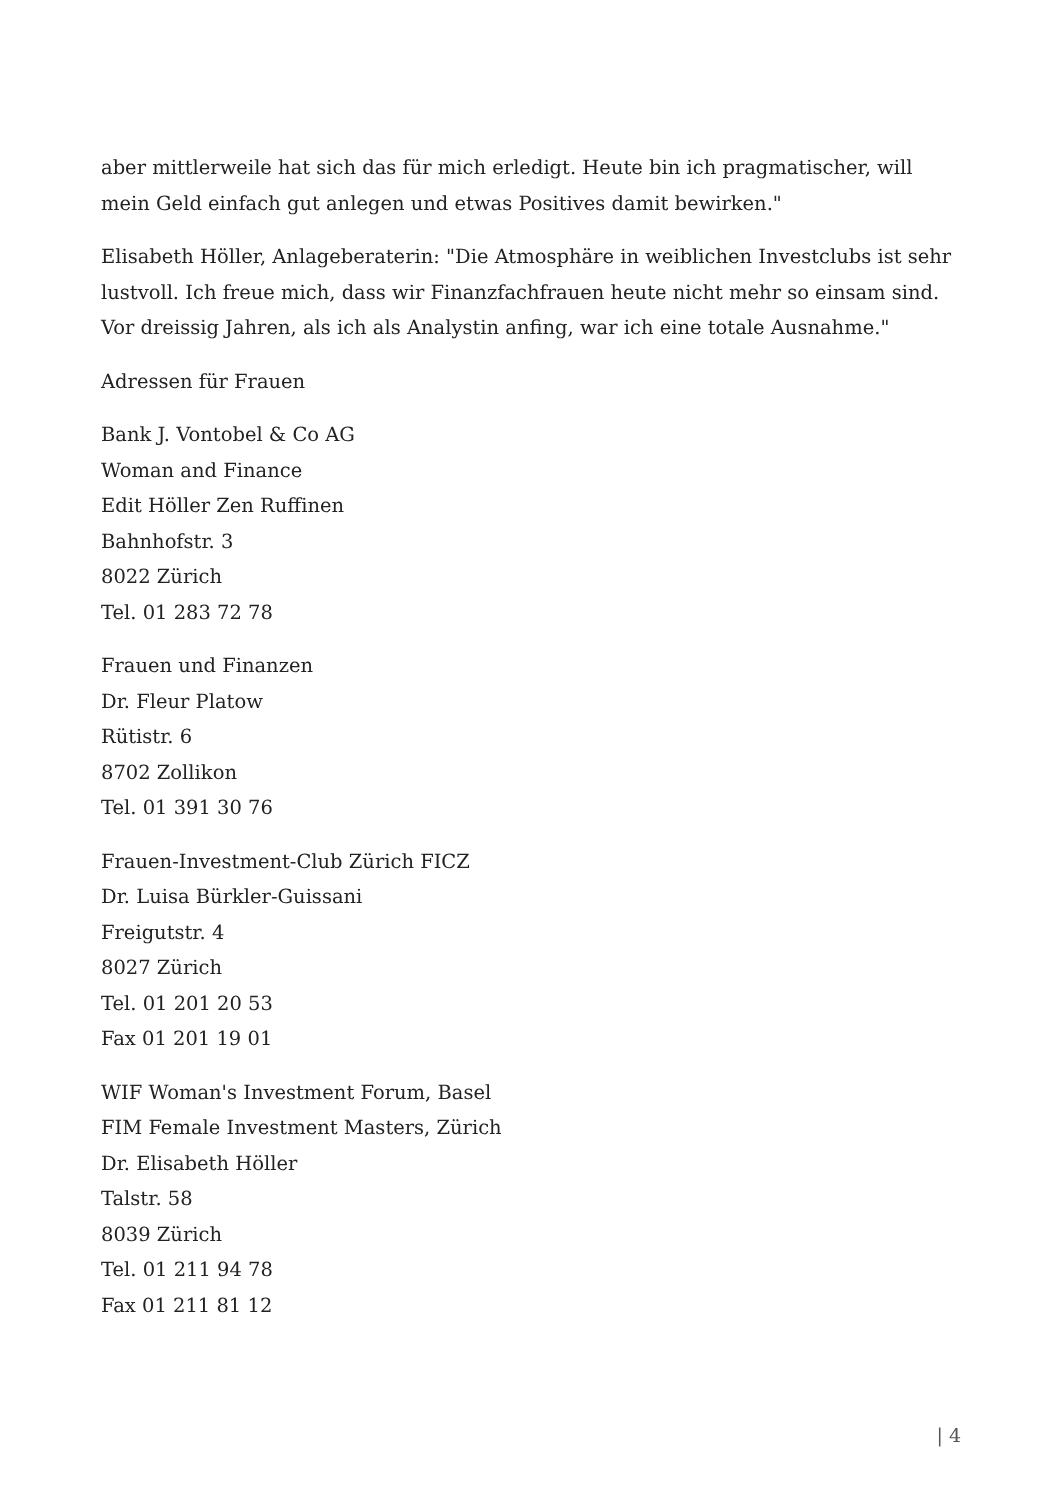aber mittlerweile hat sich das für mich erledigt. Heute bin ich pragmatischer, will mein Geld einfach gut anlegen und etwas Positives damit bewirken."
Elisabeth Höller, Anlageberaterin: "Die Atmosphäre in weiblichen Investclubs ist sehr lustvoll. Ich freue mich, dass wir Finanzfachfrauen heute nicht mehr so einsam sind. Vor dreissig Jahren, als ich als Analystin anfing, war ich eine totale Ausnahme."
Adressen für Frauen
Bank J. Vontobel & Co AG
Woman and Finance
Edit Höller Zen Ruffinen
Bahnhofstr. 3
8022 Zürich
Tel. 01 283 72 78
Frauen und Finanzen
Dr. Fleur Platow
Rütistr. 6
8702 Zollikon
Tel. 01 391 30 76
Frauen-Investment-Club Zürich FICZ
Dr. Luisa Bürkler-Guissani
Freigutstr. 4
8027 Zürich
Tel. 01 201 20 53
Fax 01 201 19 01
WIF Woman's Investment Forum, Basel
FIM Female Investment Masters, Zürich
Dr. Elisabeth Höller
Talstr. 58
8039 Zürich
Tel. 01 211 94 78
Fax 01 211 81 12
| 4